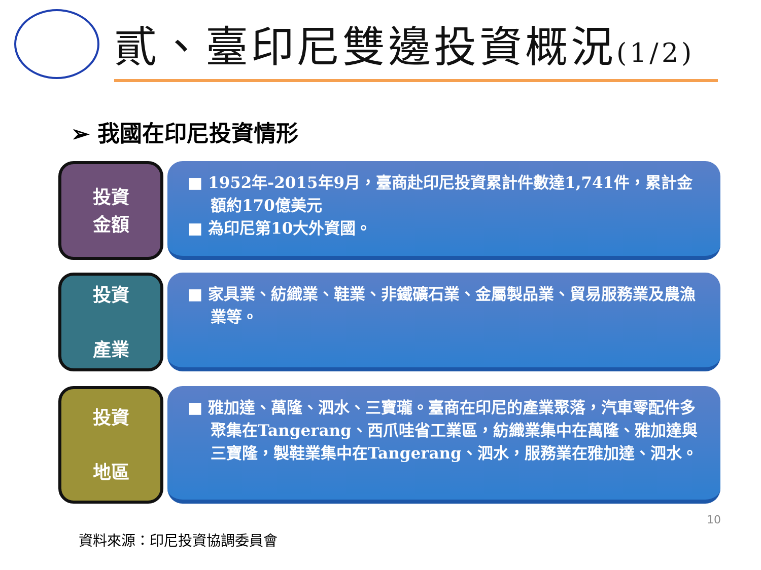貳、臺印尼雙邊投資概況(1/2)
➢ 我國在印尼投資情形
投資
金額
■ 1952年-2015年9月，臺商赴印尼投資累計件數達1,741件，累計金額約170億美元
■ 為印尼第10大外資國。
投資
產業
■ 家具業、紡織業、鞋業、非鐵礦石業、金屬製品業、貿易服務業及農漁業等。
投資
地區
■ 雅加達、萬隆、泗水、三寶瓏。臺商在印尼的產業聚落，汽車零配件多聚集在Tangerang、西爪哇省工業區，紡織業集中在萬隆、雅加達與三寶隆，製鞋業集中在Tangerang、泗水，服務業在雅加達、泗水。
10
資料來源：印尼投資協調委員會